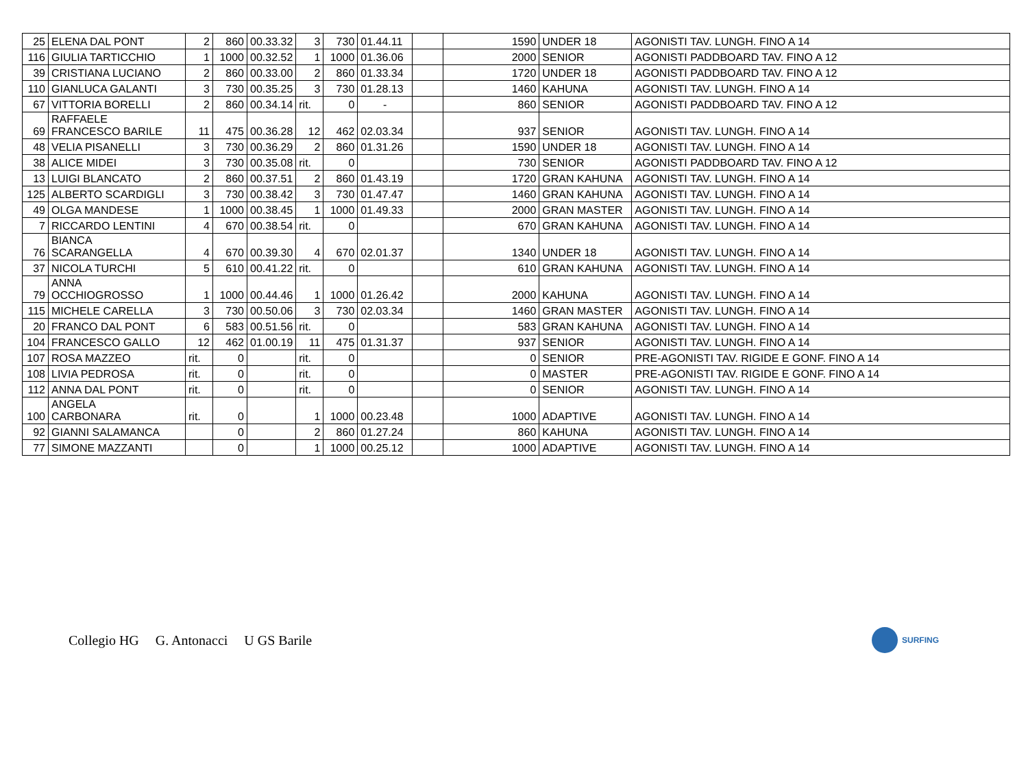| 25 | ELENA DAL PONT | 2 | 860 | 00.33.32 | 3 | 730 | 01.44.11 | | 1590 | UNDER 18 | AGONISTI TAV. LUNGH. FINO A 14 |
| 116 | GIULIA TARTICCHIO | 1 | 1000 | 00.32.52 | 1 | 1000 | 01.36.06 | | 2000 | SENIOR | AGONISTI PADDBOARD TAV. FINO A 12 |
| 39 | CRISTIANA LUCIANO | 2 | 860 | 00.33.00 | 2 | 860 | 01.33.34 | | 1720 | UNDER 18 | AGONISTI PADDBOARD TAV. FINO A 12 |
| 110 | GIANLUCA GALANTI | 3 | 730 | 00.35.25 | 3 | 730 | 01.28.13 | | 1460 | KAHUNA | AGONISTI TAV. LUNGH. FINO A 14 |
| 67 | VITTORIA BORELLI | 2 | 860 | 00.34.14 | rit. | 0 | - | | 860 | SENIOR | AGONISTI PADDBOARD TAV. FINO A 12 |
| 69 | RAFFAELE FRANCESCO BARILE | 11 | 475 | 00.36.28 | 12 | 462 | 02.03.34 | | 937 | SENIOR | AGONISTI TAV. LUNGH. FINO A 14 |
| 48 | VELIA PISANELLI | 3 | 730 | 00.36.29 | 2 | 860 | 01.31.26 | | 1590 | UNDER 18 | AGONISTI TAV. LUNGH. FINO A 14 |
| 38 | ALICE MIDEI | 3 | 730 | 00.35.08 | rit. | 0 | | | 730 | SENIOR | AGONISTI PADDBOARD TAV. FINO A 12 |
| 13 | LUIGI BLANCATO | 2 | 860 | 00.37.51 | 2 | 860 | 01.43.19 | | 1720 | GRAN KAHUNA | AGONISTI TAV. LUNGH. FINO A 14 |
| 125 | ALBERTO SCARDIGLI | 3 | 730 | 00.38.42 | 3 | 730 | 01.47.47 | | 1460 | GRAN KAHUNA | AGONISTI TAV. LUNGH. FINO A 14 |
| 49 | OLGA MANDESE | 1 | 1000 | 00.38.45 | 1 | 1000 | 01.49.33 | | 2000 | GRAN MASTER | AGONISTI TAV. LUNGH. FINO A 14 |
| 7 | RICCARDO LENTINI | 4 | 670 | 00.38.54 | rit. | 0 | | | 670 | GRAN KAHUNA | AGONISTI TAV. LUNGH. FINO A 14 |
| 76 | BIANCA SCARANGELLA | 4 | 670 | 00.39.30 | 4 | 670 | 02.01.37 | | 1340 | UNDER 18 | AGONISTI TAV. LUNGH. FINO A 14 |
| 37 | NICOLA TURCHI | 5 | 610 | 00.41.22 | rit. | 0 | | | 610 | GRAN KAHUNA | AGONISTI TAV. LUNGH. FINO A 14 |
| 79 | ANNA OCCHIOGROSSO | 1 | 1000 | 00.44.46 | 1 | 1000 | 01.26.42 | | 2000 | KAHUNA | AGONISTI TAV. LUNGH. FINO A 14 |
| 115 | MICHELE CARELLA | 3 | 730 | 00.50.06 | 3 | 730 | 02.03.34 | | 1460 | GRAN MASTER | AGONISTI TAV. LUNGH. FINO A 14 |
| 20 | FRANCO DAL PONT | 6 | 583 | 00.51.56 | rit. | 0 | | | 583 | GRAN KAHUNA | AGONISTI TAV. LUNGH. FINO A 14 |
| 104 | FRANCESCO GALLO | 12 | 462 | 01.00.19 | 11 | 475 | 01.31.37 | | 937 | SENIOR | AGONISTI TAV. LUNGH. FINO A 14 |
| 107 | ROSA MAZZEO | rit. | 0 | | rit. | 0 | | | 0 | SENIOR | PRE-AGONISTI TAV. RIGIDE E GONF. FINO A 14 |
| 108 | LIVIA PEDROSA | rit. | 0 | | rit. | 0 | | | 0 | MASTER | PRE-AGONISTI TAV. RIGIDE E GONF. FINO A 14 |
| 112 | ANNA DAL PONT | rit. | 0 | | rit. | 0 | | | 0 | SENIOR | AGONISTI TAV. LUNGH. FINO A 14 |
| 100 | ANGELA CARBONARA | rit. | 0 | | 1 | 1000 | 00.23.48 | | 1000 | ADAPTIVE | AGONISTI TAV. LUNGH. FINO A 14 |
| 92 | GIANNI SALAMANCA | | 0 | | 2 | 860 | 01.27.24 | | 860 | KAHUNA | AGONISTI TAV. LUNGH. FINO A 14 |
| 77 | SIMONE MAZZANTI | | 0 | | 1 | 1000 | 00.25.12 | | 1000 | ADAPTIVE | AGONISTI TAV. LUNGH. FINO A 14 |
Collegio HG G. Antonacci U GS Barile
SURFING